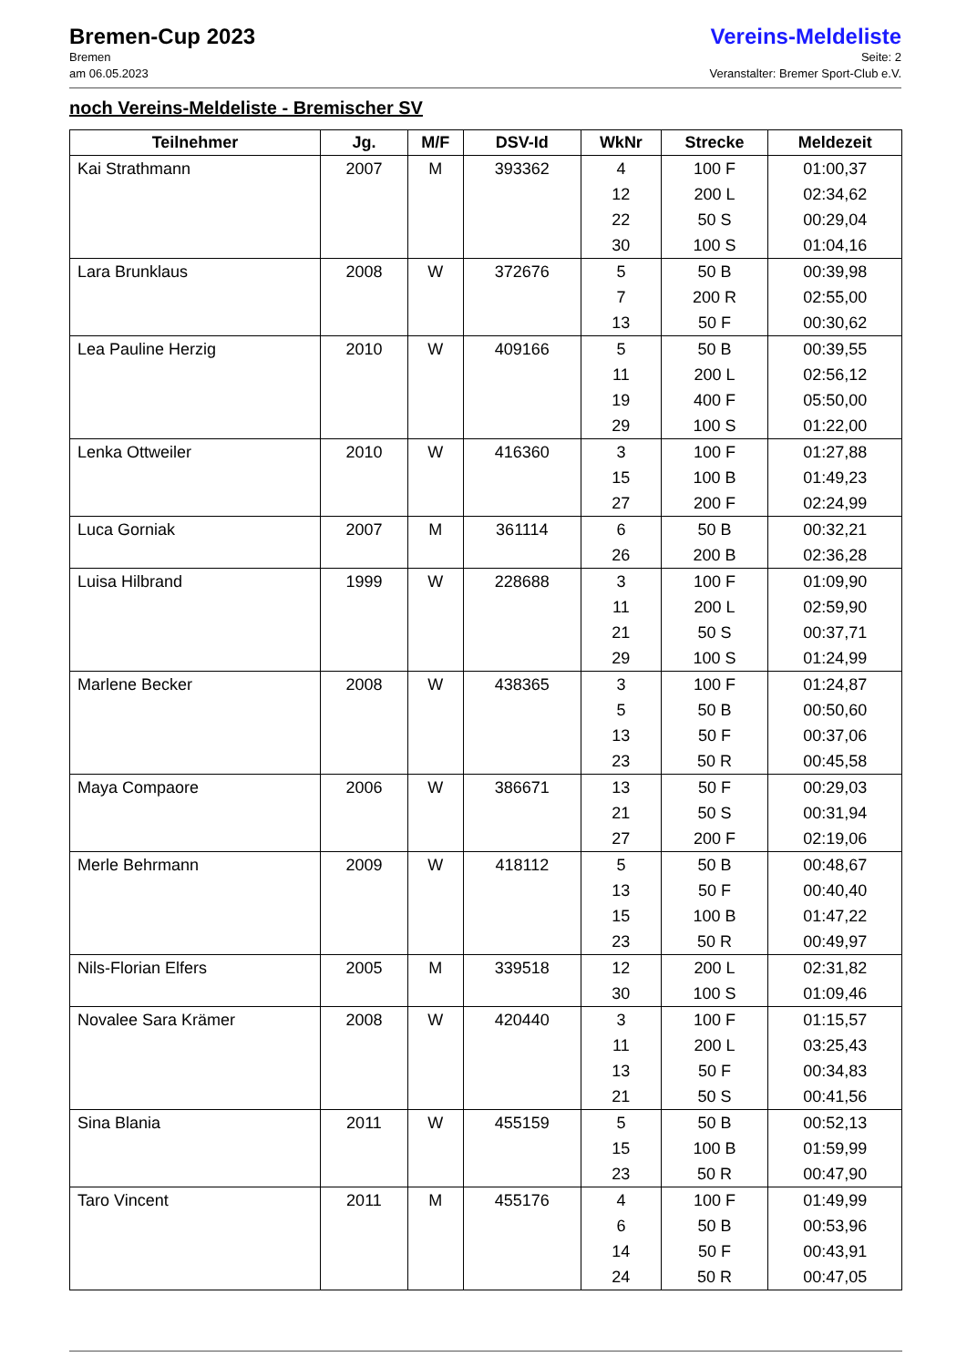Bremen-Cup 2023
Bremen
am 06.05.2023
Vereins-Meldeliste
Seite: 2
Veranstalter: Bremer Sport-Club e.V.
noch Vereins-Meldeliste - Bremischer SV
| Teilnehmer | Jg. | M/F | DSV-Id | WkNr | Strecke | Meldezeit |
| --- | --- | --- | --- | --- | --- | --- |
| Kai Strathmann | 2007 | M | 393362 | 4 12 22 30 | 100 F 200 L 50 S 100 S | 01:00,37 02:34,62 00:29,04 01:04,16 |
| Lara Brunklaus | 2008 | W | 372676 | 5 7 13 | 50 B 200 R 50 F | 00:39,98 02:55,00 00:30,62 |
| Lea Pauline Herzig | 2010 | W | 409166 | 5 11 19 29 | 50 B 200 L 400 F 100 S | 00:39,55 02:56,12 05:50,00 01:22,00 |
| Lenka Ottweiler | 2010 | W | 416360 | 3 15 27 | 100 F 100 B 200 F | 01:27,88 01:49,23 02:24,99 |
| Luca Gorniak | 2007 | M | 361114 | 6 26 | 50 B 200 B | 00:32,21 02:36,28 |
| Luisa Hilbrand | 1999 | W | 228688 | 3 11 21 29 | 100 F 200 L 50 S 100 S | 01:09,90 02:59,90 00:37,71 01:24,99 |
| Marlene Becker | 2008 | W | 438365 | 3 5 13 23 | 100 F 50 B 50 F 50 R | 01:24,87 00:50,60 00:37,06 00:45,58 |
| Maya Compaore | 2006 | W | 386671 | 13 21 27 | 50 F 50 S 200 F | 00:29,03 00:31,94 02:19,06 |
| Merle Behrmann | 2009 | W | 418112 | 5 13 15 23 | 50 B 50 F 100 B 50 R | 00:48,67 00:40,40 01:47,22 00:49,97 |
| Nils-Florian Elfers | 2005 | M | 339518 | 12 30 | 200 L 100 S | 02:31,82 01:09,46 |
| Novalee Sara Krämer | 2008 | W | 420440 | 3 11 13 21 | 100 F 200 L 50 F 50 S | 01:15,57 03:25,43 00:34,83 00:41,56 |
| Sina Blania | 2011 | W | 455159 | 5 15 23 | 50 B 100 B 50 R | 00:52,13 01:59,99 00:47,90 |
| Taro Vincent | 2011 | M | 455176 | 4 6 14 24 | 100 F 50 B 50 F 50 R | 01:49,99 00:53,96 00:43,91 00:47,05 |